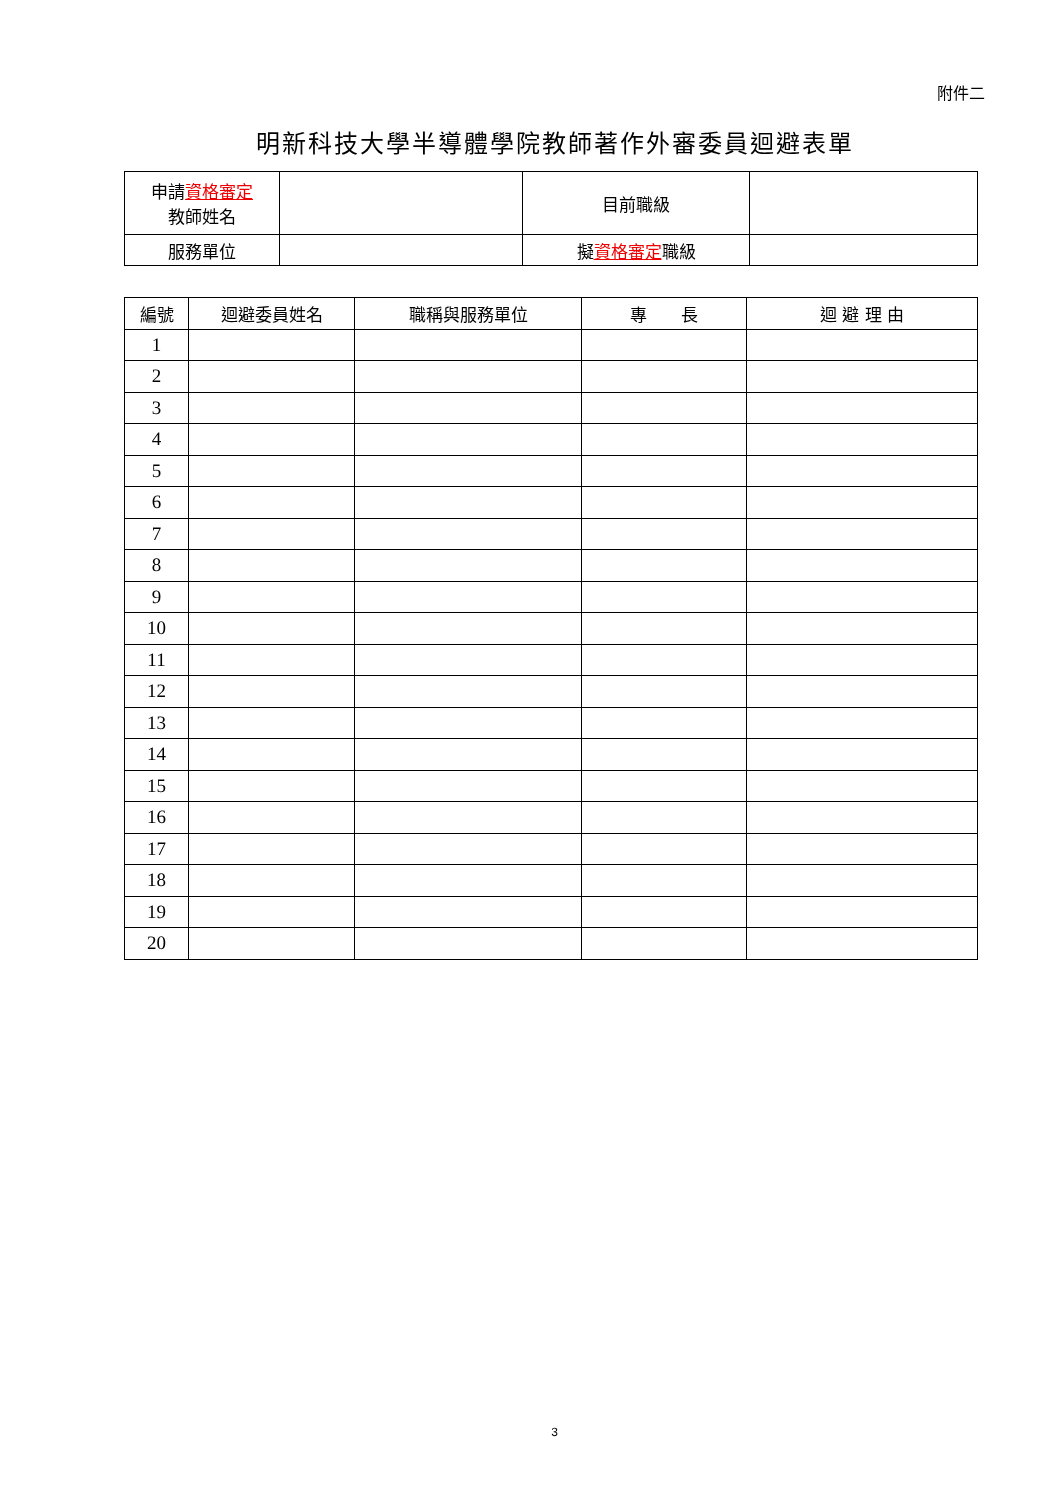附件二
明新科技大學半導體學院教師著作外審委員迴避表單
| 申請 資格審定 教師姓名 | | 目前職級 | |
| 服務單位 | | 擬 資格審定 職級 | |
| 編號 | 迴避委員姓名 | 職稱與服務單位 | 專 長 | 迴 避 理 由 |
| --- | --- | --- | --- | --- |
| 1 | | | | |
| 2 | | | | |
| 3 | | | | |
| 4 | | | | |
| 5 | | | | |
| 6 | | | | |
| 7 | | | | |
| 8 | | | | |
| 9 | | | | |
| 10 | | | | |
| 11 | | | | |
| 12 | | | | |
| 13 | | | | |
| 14 | | | | |
| 15 | | | | |
| 16 | | | | |
| 17 | | | | |
| 18 | | | | |
| 19 | | | | |
| 20 | | | | |
3